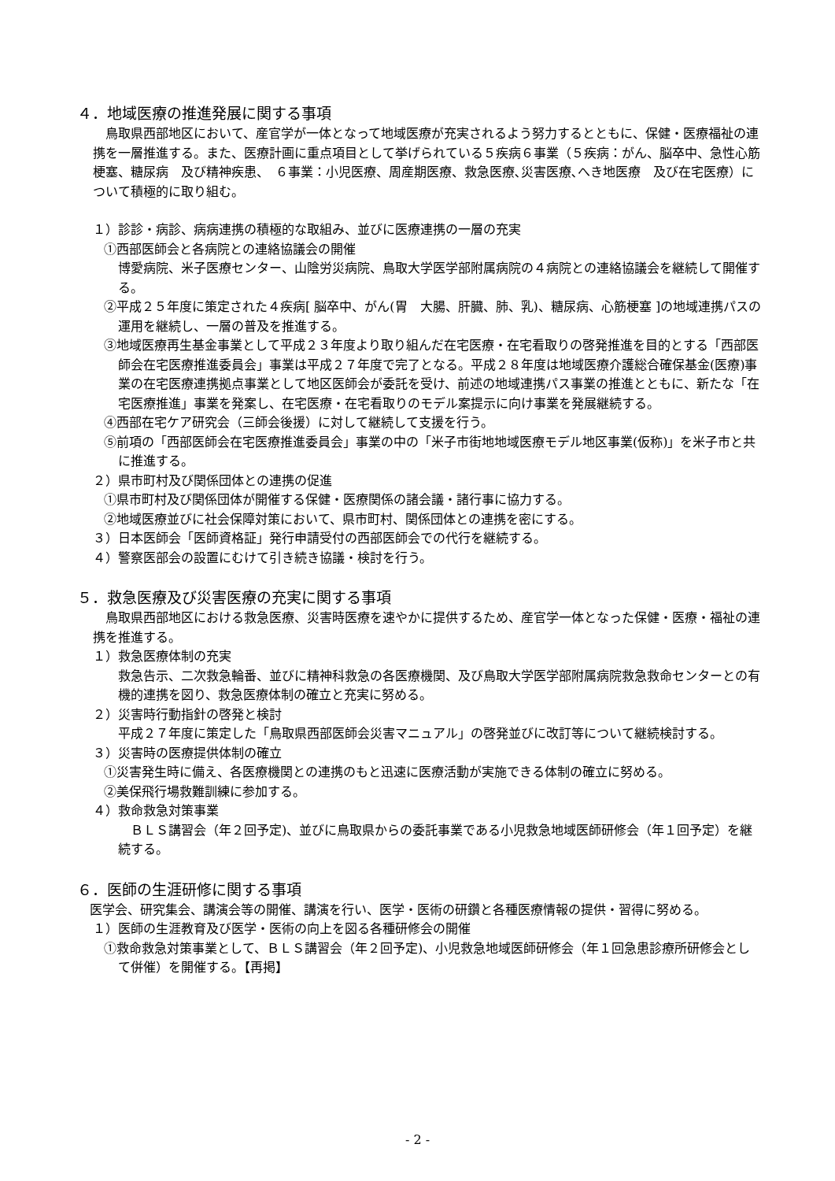４．地域医療の推進発展に関する事項
鳥取県西部地区において、産官学が一体となって地域医療が充実されるよう努力するとともに、保健・医療福祉の連携を一層推進する。また、医療計画に重点項目として挙げられている５疾病６事業（５疾病：がん、脳卒中、急性心筋梗塞、糖尿病　及び精神疾患、　６事業：小児医療、周産期医療、救急医療､災害医療､へき地医療　及び在宅医療）について積極的に取り組む。
１）診診・病診、病病連携の積極的な取組み、並びに医療連携の一層の充実
①西部医師会と各病院との連絡協議会の開催
博愛病院、米子医療センター、山陰労災病院、鳥取大学医学部附属病院の４病院との連絡協議会を継続して開催する。
②平成２５年度に策定された４疾病[ 脳卒中、がん(胃　大腸、肝臓、肺、乳)、糖尿病、心筋梗塞 ]の地域連携パスの運用を継続し、一層の普及を推進する。
③地域医療再生基金事業として平成２３年度より取り組んだ在宅医療・在宅看取りの啓発推進を目的とする「西部医師会在宅医療推進委員会」事業は平成２７年度で完了となる。平成２８年度は地域医療介護総合確保基金(医療)事業の在宅医療連携拠点事業として地区医師会が委託を受け、前述の地域連携パス事業の推進とともに、新たな「在宅医療推進」事業を発案し、在宅医療・在宅看取りのモデル案提示に向け事業を発展継続する。
④西部在宅ケア研究会（三師会後援）に対して継続して支援を行う。
⑤前項の「西部医師会在宅医療推進委員会」事業の中の「米子市街地地域医療モデル地区事業(仮称)」を米子市と共に推進する。
２）県市町村及び関係団体との連携の促進
①県市町村及び関係団体が開催する保健・医療関係の諸会議・諸行事に協力する。
②地域医療並びに社会保障対策において、県市町村、関係団体との連携を密にする。
３）日本医師会「医師資格証」発行申請受付の西部医師会での代行を継続する。
４）警察医部会の設置にむけて引き続き協議・検討を行う。
５．救急医療及び災害医療の充実に関する事項
鳥取県西部地区における救急医療、災害時医療を速やかに提供するため、産官学一体となった保健・医療・福祉の連携を推進する。
１）救急医療体制の充実
救急告示、二次救急輪番、並びに精神科救急の各医療機関、及び鳥取大学医学部附属病院救急救命センターとの有機的連携を図り、救急医療体制の確立と充実に努める。
２）災害時行動指針の啓発と検討
平成２７年度に策定した「鳥取県西部医師会災害マニュアル」の啓発並びに改訂等について継続検討する。
３）災害時の医療提供体制の確立
①災害発生時に備え、各医療機関との連携のもと迅速に医療活動が実施できる体制の確立に努める。
②美保飛行場救難訓練に参加する。
４）救命救急対策事業
　ＢＬＳ講習会（年２回予定)、並びに鳥取県からの委託事業である小児救急地域医師研修会（年１回予定）を継続する。
６．医師の生涯研修に関する事項
医学会、研究集会、講演会等の開催、講演を行い、医学・医術の研鑽と各種医療情報の提供・習得に努める。
１）医師の生涯教育及び医学・医術の向上を図る各種研修会の開催
①救命救急対策事業として、ＢＬＳ講習会（年２回予定)、小児救急地域医師研修会（年１回急患診療所研修会として併催）を開催する。【再掲】
- 2 -